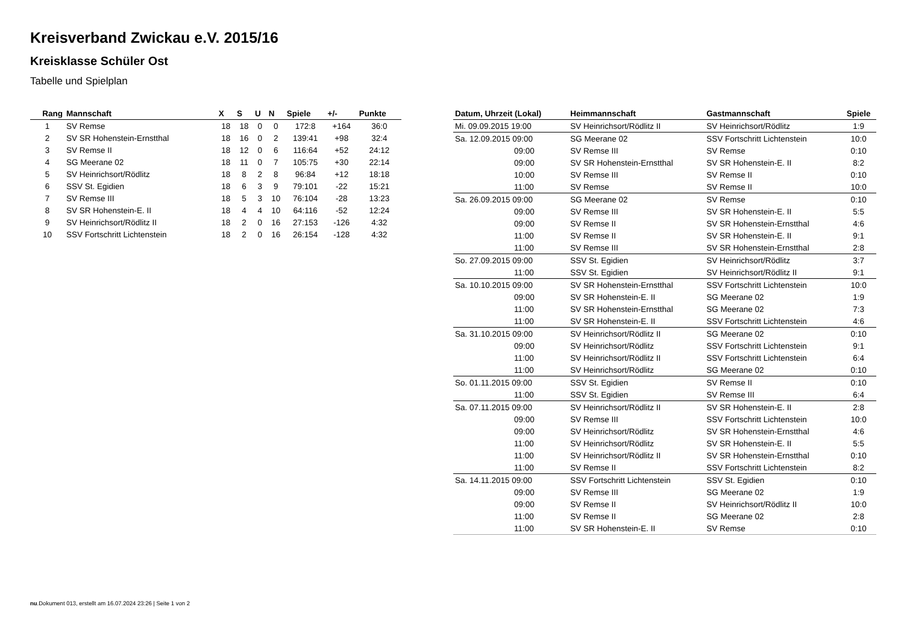Kreisverband Zwickau e.V. 2015/16
Kreisklasse Schüler Ost
Tabelle und Spielplan
| Rang | Mannschaft | X | S | U | N | Spiele | +/- | Punkte |
| --- | --- | --- | --- | --- | --- | --- | --- | --- |
| 1 | SV Remse | 18 | 18 | 0 | 0 | 172:8 | +164 | 36:0 |
| 2 | SV SR Hohenstein-Ernstthal | 18 | 16 | 0 | 2 | 139:41 | +98 | 32:4 |
| 3 | SV Remse II | 18 | 12 | 0 | 6 | 116:64 | +52 | 24:12 |
| 4 | SG Meerane 02 | 18 | 11 | 0 | 7 | 105:75 | +30 | 22:14 |
| 5 | SV Heinrichsort/Rödlitz | 18 | 8 | 2 | 8 | 96:84 | +12 | 18:18 |
| 6 | SSV St. Egidien | 18 | 6 | 3 | 9 | 79:101 | -22 | 15:21 |
| 7 | SV Remse III | 18 | 5 | 3 | 10 | 76:104 | -28 | 13:23 |
| 8 | SV SR Hohenstein-E. II | 18 | 4 | 4 | 10 | 64:116 | -52 | 12:24 |
| 9 | SV Heinrichsort/Rödlitz II | 18 | 2 | 0 | 16 | 27:153 | -126 | 4:32 |
| 10 | SSV Fortschritt Lichtenstein | 18 | 2 | 0 | 16 | 26:154 | -128 | 4:32 |
| Datum, Uhrzeit (Lokal) | Heimmannschaft | Gastmannschaft | Spiele |
| --- | --- | --- | --- |
| Mi. 09.09.2015 19:00 | SV Heinrichsort/Rödlitz II | SV Heinrichsort/Rödlitz | 1:9 |
| Sa. 12.09.2015 09:00 | SG Meerane 02 | SSV Fortschritt Lichtenstein | 10:0 |
| 09:00 | SV Remse III | SV Remse | 0:10 |
| 09:00 | SV SR Hohenstein-Ernstthal | SV SR Hohenstein-E. II | 8:2 |
| 10:00 | SV Remse III | SV Remse II | 0:10 |
| 11:00 | SV Remse | SV Remse II | 10:0 |
| Sa. 26.09.2015 09:00 | SG Meerane 02 | SV Remse | 0:10 |
| 09:00 | SV Remse III | SV SR Hohenstein-E. II | 5:5 |
| 09:00 | SV Remse II | SV SR Hohenstein-Ernstthal | 4:6 |
| 11:00 | SV Remse II | SV SR Hohenstein-E. II | 9:1 |
| 11:00 | SV Remse III | SV SR Hohenstein-Ernstthal | 2:8 |
| So. 27.09.2015 09:00 | SSV St. Egidien | SV Heinrichsort/Rödlitz | 3:7 |
| 11:00 | SSV St. Egidien | SV Heinrichsort/Rödlitz II | 9:1 |
| Sa. 10.10.2015 09:00 | SV SR Hohenstein-Ernstthal | SSV Fortschritt Lichtenstein | 10:0 |
| 09:00 | SV SR Hohenstein-E. II | SG Meerane 02 | 1:9 |
| 11:00 | SV SR Hohenstein-Ernstthal | SG Meerane 02 | 7:3 |
| 11:00 | SV SR Hohenstein-E. II | SSV Fortschritt Lichtenstein | 4:6 |
| Sa. 31.10.2015 09:00 | SV Heinrichsort/Rödlitz II | SG Meerane 02 | 0:10 |
| 09:00 | SV Heinrichsort/Rödlitz | SSV Fortschritt Lichtenstein | 9:1 |
| 11:00 | SV Heinrichsort/Rödlitz II | SSV Fortschritt Lichtenstein | 6:4 |
| 11:00 | SV Heinrichsort/Rödlitz | SG Meerane 02 | 0:10 |
| So. 01.11.2015 09:00 | SSV St. Egidien | SV Remse II | 0:10 |
| 11:00 | SSV St. Egidien | SV Remse III | 6:4 |
| Sa. 07.11.2015 09:00 | SV Heinrichsort/Rödlitz II | SV SR Hohenstein-E. II | 2:8 |
| 09:00 | SV Remse III | SSV Fortschritt Lichtenstein | 10:0 |
| 09:00 | SV Heinrichsort/Rödlitz | SV SR Hohenstein-Ernstthal | 4:6 |
| 11:00 | SV Heinrichsort/Rödlitz | SV SR Hohenstein-E. II | 5:5 |
| 11:00 | SV Heinrichsort/Rödlitz II | SV SR Hohenstein-Ernstthal | 0:10 |
| 11:00 | SV Remse II | SSV Fortschritt Lichtenstein | 8:2 |
| Sa. 14.11.2015 09:00 | SSV Fortschritt Lichtenstein | SSV St. Egidien | 0:10 |
| 09:00 | SV Remse III | SG Meerane 02 | 1:9 |
| 09:00 | SV Remse II | SV Heinrichsort/Rödlitz II | 10:0 |
| 11:00 | SV Remse II | SG Meerane 02 | 2:8 |
| 11:00 | SV SR Hohenstein-E. II | SV Remse | 0:10 |
nu.Dokument 013, erstellt am 16.07.2024 23:26 | Seite 1 von 2